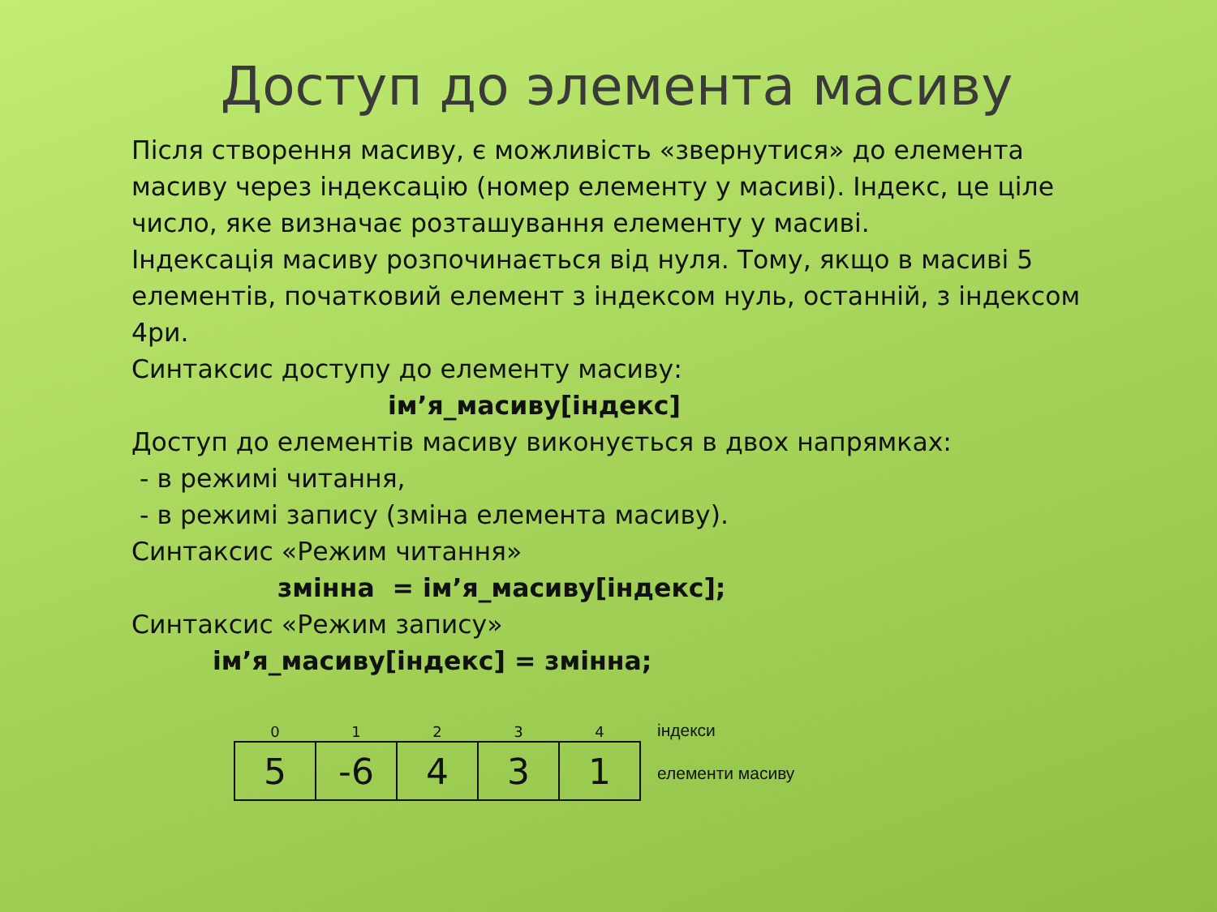Доступ до элемента масиву
Після створення масиву, є можливість «звернутися» до елемента масиву через індексацію (номер елементу у масиві). Індекс, це ціле число, яке визначає розташування елементу у масиві.
Індексація масиву розпочинається від нуля. Тому, якщо в масиві 5 елементів, початковий елемент з індексом нуль, останній, з індексом 4ри.
Синтаксис доступу до елементу масиву:
ім’я_масиву[індекс]
Доступ до елементів масиву виконується в двох напрямках:
- в режимі читання,
- в режимі запису (зміна елемента масиву).
Синтаксис «Режим читання»
змінна = ім’я_масиву[індекс];
Синтаксис «Режим запису»
ім’я_масиву[індекс] = змінна;
| 0 | 1 | 2 | 3 | 4 |
| --- | --- | --- | --- | --- |
| 5 | -6 | 4 | 3 | 1 |
індекси
елементи масиву